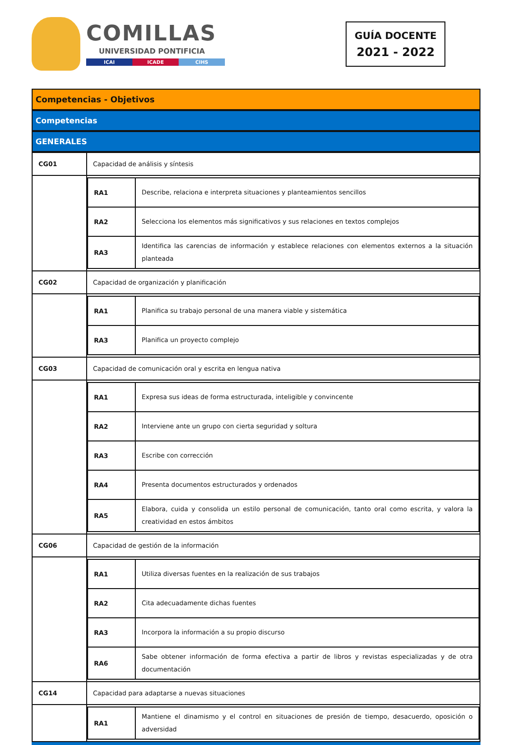COMILLAS
UNIVERSIDAD PONTIFICIA
ICAI ICADE CIHS
GUÍA DOCENTE
2021 - 2022
Competencias - Objetivos
Competencias
GENERALES
| CG01 | Capacidad de análisis y síntesis |
| | / RA1 / Describe, relaciona e interpreta situaciones y planteamientos sencillos / / RA2 / Selecciona los elementos más significativos y sus relaciones en textos complejos / / RA3 / Identifica las carencias de información y establece relaciones con elementos externos a la situación planteada / |
| CG02 | Capacidad de organización y planificación |
| | / RA1 / Planifica su trabajo personal de una manera viable y sistemática / / RA3 / Planifica un proyecto complejo / |
| CG03 | Capacidad de comunicación oral y escrita en lengua nativa |
| | / RA1 / Expresa sus ideas de forma estructurada, inteligible y convincente / / RA2 / Interviene ante un grupo con cierta seguridad y soltura / / RA3 / Escribe con corrección / / RA4 / Presenta documentos estructurados y ordenados / / RA5 / Elabora, cuida y consolida un estilo personal de comunicación, tanto oral como escrita, y valora la creatividad en estos ámbitos / |
| CG06 | Capacidad de gestión de la información |
| | / RA1 / Utiliza diversas fuentes en la realización de sus trabajos / / RA2 / Cita adecuadamente dichas fuentes / / RA3 / Incorpora la información a su propio discurso / / RA6 / Sabe obtener información de forma efectiva a partir de libros y revistas especializadas y de otra documentación / |
| CG14 | Capacidad para adaptarse a nuevas situaciones |
| | / RA1 / Mantiene el dinamismo y el control en situaciones de presión de tiempo, desacuerdo, oposición o adversidad / |